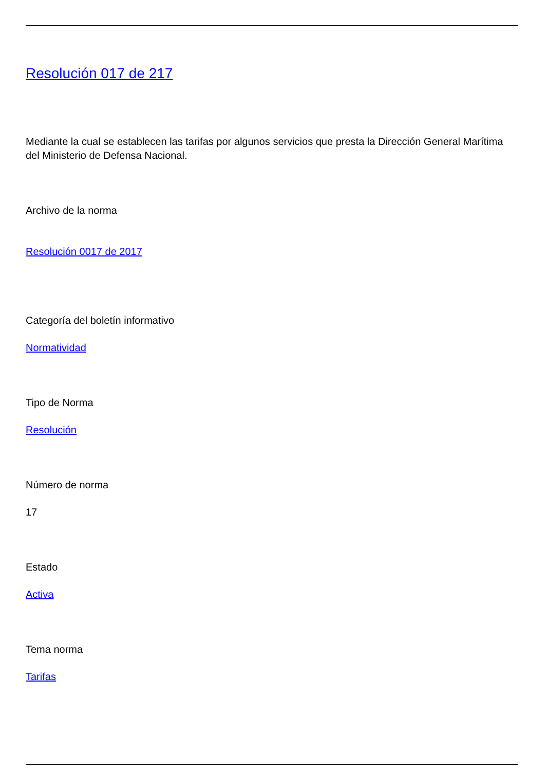Resolución 017 de 217
Mediante la cual se establecen las tarifas por algunos servicios que presta la Dirección General Marítima del Ministerio de Defensa Nacional.
Archivo de la norma
Resolución 0017 de 2017
Categoría del boletín informativo
Normatividad
Tipo de Norma
Resolución
Número de norma
17
Estado
Activa
Tema norma
Tarifas